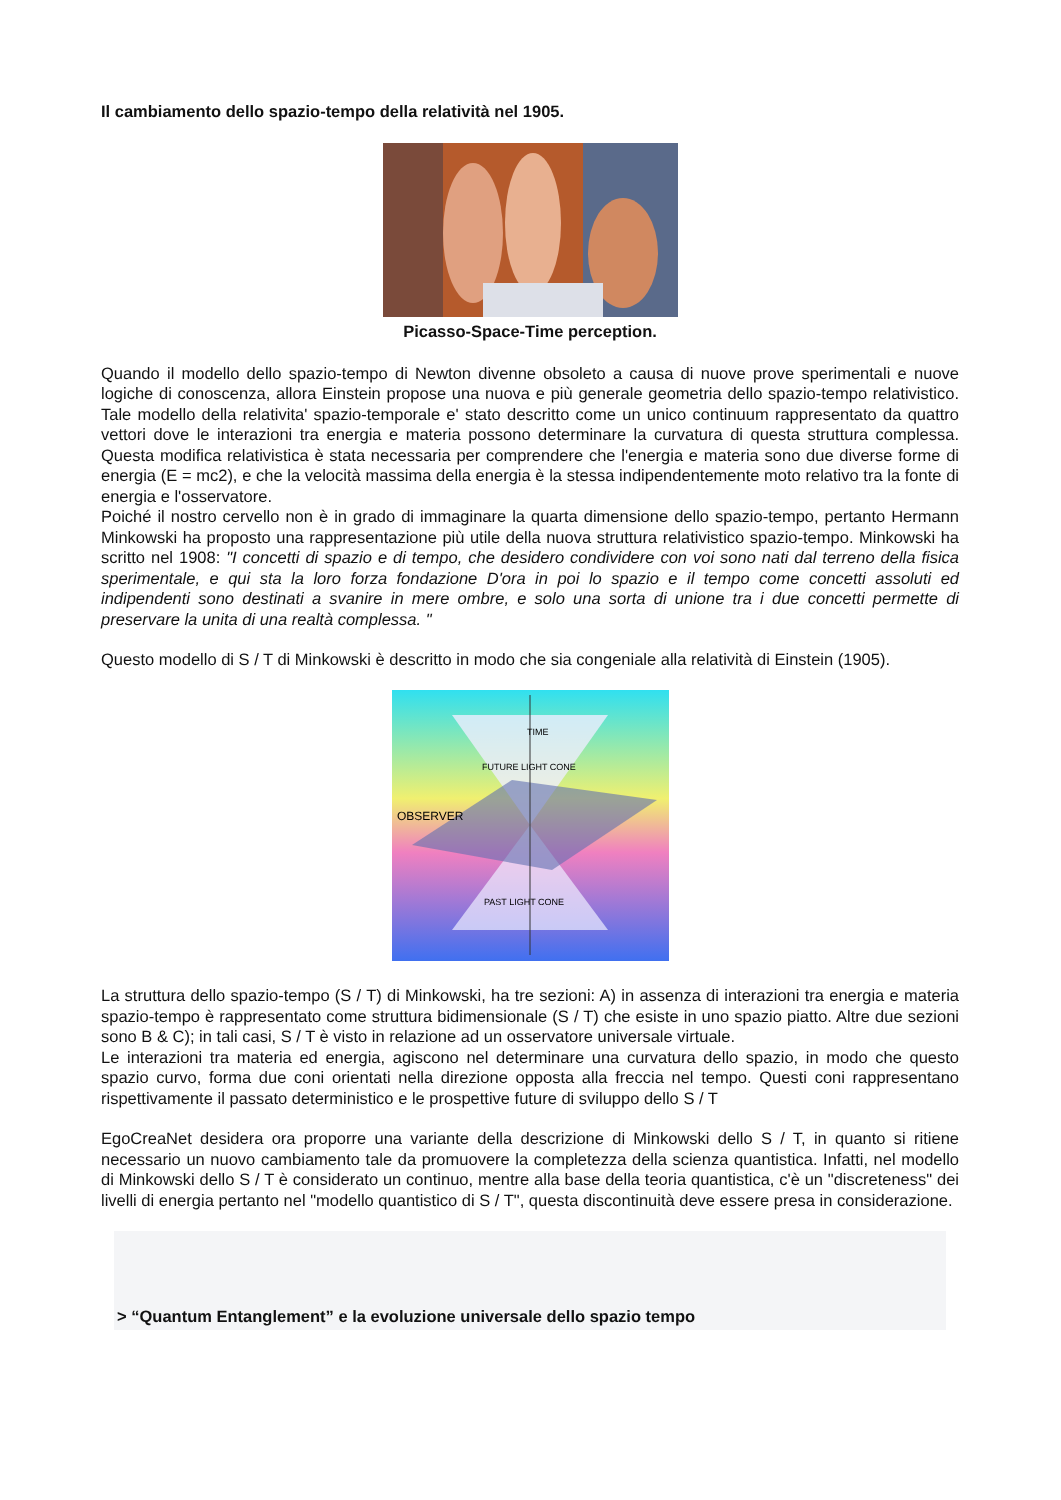Il cambiamento dello spazio-tempo della relatività nel 1905.
Picasso-Space-Time perception.
Quando il modello dello spazio-tempo di Newton divenne obsoleto a causa di nuove prove sperimentali e nuove logiche di conoscenza, allora Einstein propose una nuova e più generale geometria dello spazio-tempo relativistico. Tale modello della relativita' spazio-temporale e' stato descritto come un unico continuum rappresentato da quattro vettori dove le interazioni tra energia e materia possono determinare la curvatura di questa struttura complessa. Questa modifica relativistica è stata necessaria per comprendere che l'energia e materia sono due diverse forme di energia (E = mc2), e che la velocità massima della energia è la stessa indipendentemente moto relativo tra la fonte di energia e l'osservatore.
Poiché il nostro cervello non è in grado di immaginare la quarta dimensione dello spazio-tempo, pertanto Hermann Minkowski ha proposto una rappresentazione più utile della nuova struttura relativistico spazio-tempo. Minkowski ha scritto nel 1908: "I concetti di spazio e di tempo, che desidero condividere con voi sono nati dal terreno della fisica sperimentale, e qui sta la loro forza fondazione D'ora in poi lo spazio e il tempo come concetti assoluti ed indipendenti sono destinati a svanire in mere ombre, e solo una sorta di unione tra i due concetti permette di preservare la unita di una realtà complessa. "
Questo modello di S / T di Minkowski è descritto in modo che sia congeniale alla relatività di Einstein (1905).
OBSERVER
FUTURE LIGHT CONE
PAST LIGHT CONE
TIME
La struttura dello spazio-tempo (S / T) di Minkowski, ha tre sezioni: A) in assenza di interazioni tra energia e materia spazio-tempo è rappresentato come struttura bidimensionale (S / T) che esiste in uno spazio piatto. Altre due sezioni sono B & C); in tali casi, S / T è visto in relazione ad un osservatore universale virtuale.
Le interazioni tra materia ed energia, agiscono nel determinare una curvatura dello spazio, in modo che questo spazio curvo, forma due coni orientati nella direzione opposta alla freccia nel tempo. Questi coni rappresentano rispettivamente il passato deterministico e le prospettive future di sviluppo dello S / T
EgoCreaNet desidera ora proporre una variante della descrizione di Minkowski dello S / T, in quanto si ritiene necessario un nuovo cambiamento tale da promuovere la completezza della scienza quantistica. Infatti, nel modello di Minkowski dello S / T è considerato un continuo, mentre alla base della teoria quantistica, c'è un "discreteness" dei livelli di energia pertanto nel "modello quantistico di S / T", questa discontinuità deve essere presa in considerazione.
> “Quantum Entanglement” e la evoluzione universale dello spazio tempo